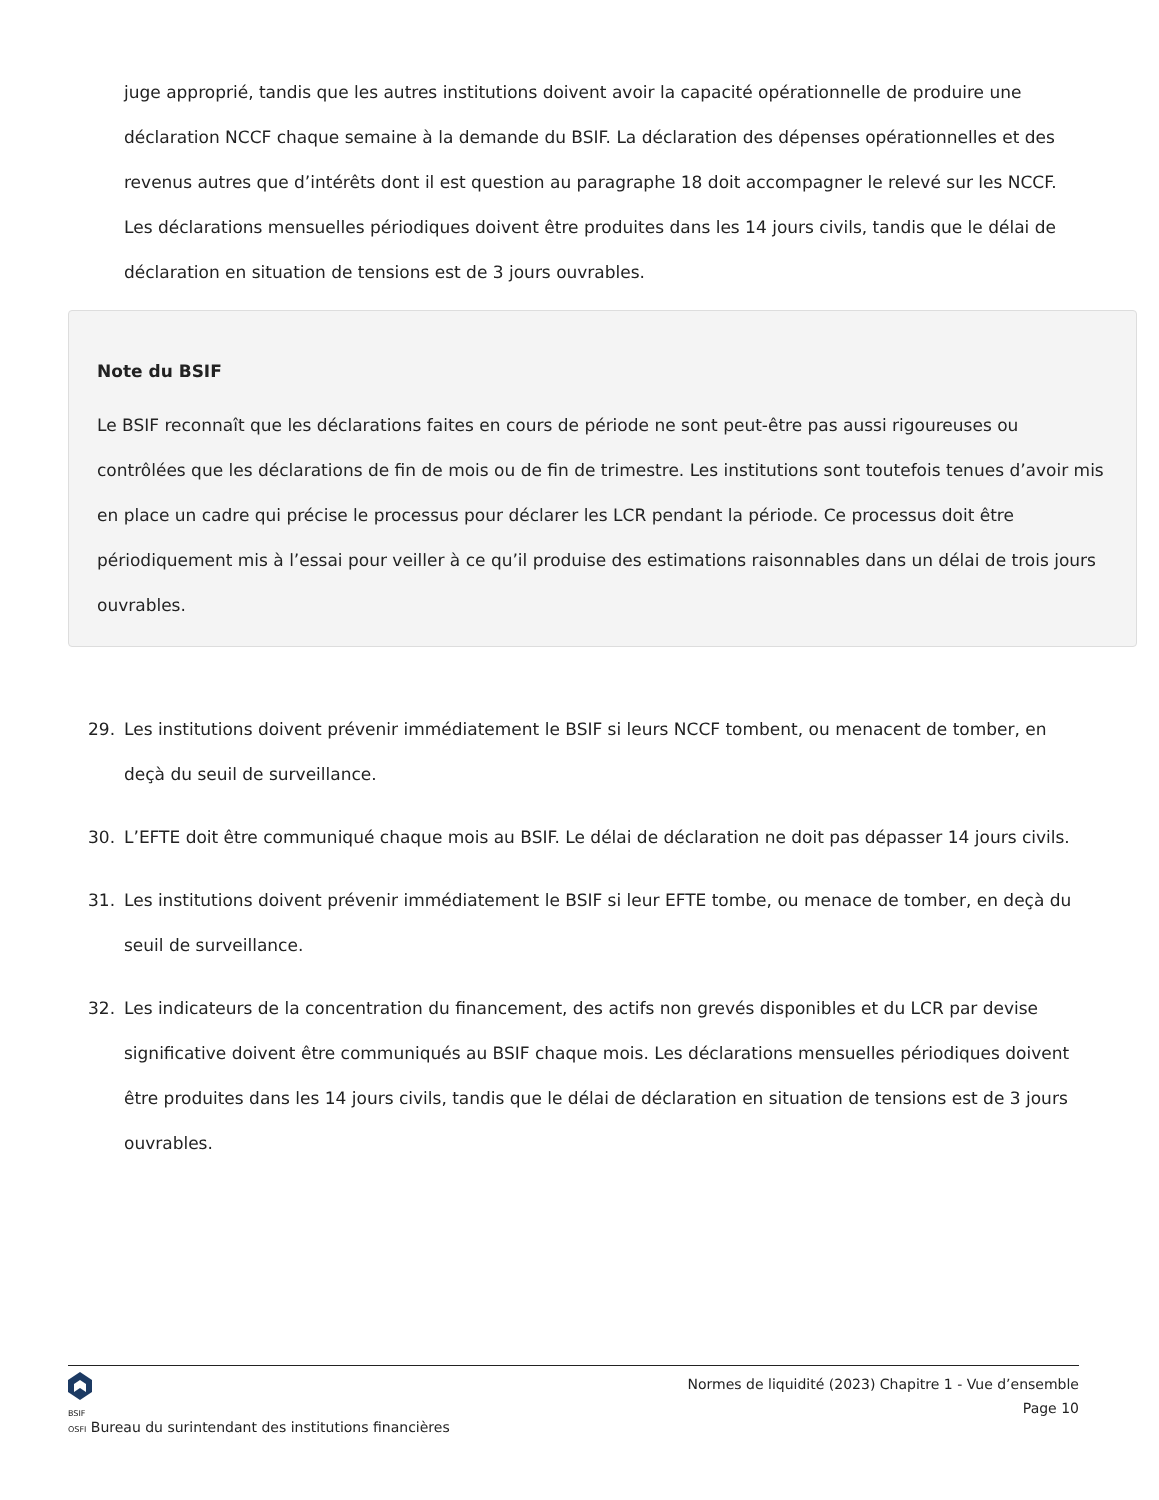juge approprié, tandis que les autres institutions doivent avoir la capacité opérationnelle de produire une déclaration NCCF chaque semaine à la demande du BSIF. La déclaration des dépenses opérationnelles et des revenus autres que d’intérêts dont il est question au paragraphe 18 doit accompagner le relevé sur les NCCF. Les déclarations mensuelles périodiques doivent être produites dans les 14 jours civils, tandis que le délai de déclaration en situation de tensions est de 3 jours ouvrables.
Note du BSIF
Le BSIF reconnaît que les déclarations faites en cours de période ne sont peut-être pas aussi rigoureuses ou contrôlées que les déclarations de fin de mois ou de fin de trimestre. Les institutions sont toutefois tenues d’avoir mis en place un cadre qui précise le processus pour déclarer les LCR pendant la période. Ce processus doit être périodiquement mis à l’essai pour veiller à ce qu’il produise des estimations raisonnables dans un délai de trois jours ouvrables.
29. Les institutions doivent prévenir immédiatement le BSIF si leurs NCCF tombent, ou menacent de tomber, en deçà du seuil de surveillance.
30. L’EFTE doit être communiqué chaque mois au BSIF. Le délai de déclaration ne doit pas dépasser 14 jours civils.
31. Les institutions doivent prévenir immédiatement le BSIF si leur EFTE tombe, ou menace de tomber, en deçà du seuil de surveillance.
32. Les indicateurs de la concentration du financement, des actifs non grevés disponibles et du LCR par devise significative doivent être communiqués au BSIF chaque mois. Les déclarations mensuelles périodiques doivent être produites dans les 14 jours civils, tandis que le délai de déclaration en situation de tensions est de 3 jours ouvrables.
BSIF
OSFI Bureau du surintendant des institutions financières
Normes de liquidité (2023) Chapitre 1 - Vue d’ensemble
Page 10